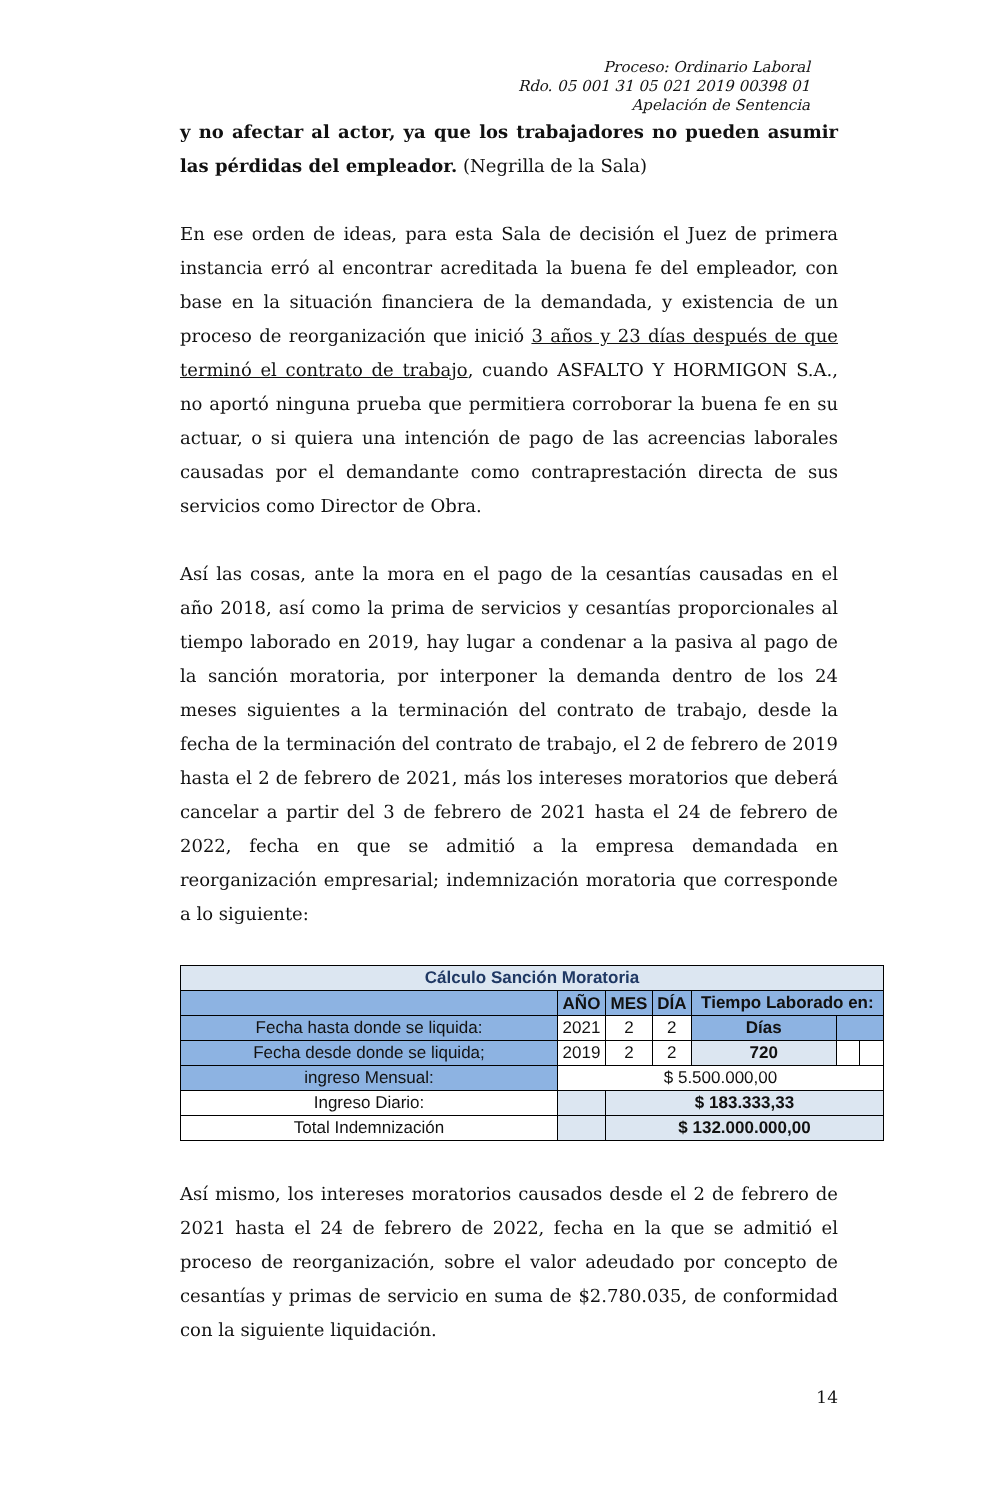Proceso: Ordinario Laboral
Rdo. 05 001 31 05 021 2019 00398 01
Apelación de Sentencia
y no afectar al actor, ya que los trabajadores no pueden asumir las pérdidas del empleador. (Negrilla de la Sala)
En ese orden de ideas, para esta Sala de decisión el Juez de primera instancia erró al encontrar acreditada la buena fe del empleador, con base en la situación financiera de la demandada, y existencia de un proceso de reorganización que inició 3 años y 23 días después de que terminó el contrato de trabajo, cuando ASFALTO Y HORMIGON S.A., no aportó ninguna prueba que permitiera corroborar la buena fe en su actuar, o si quiera una intención de pago de las acreencias laborales causadas por el demandante como contraprestación directa de sus servicios como Director de Obra.
Así las cosas, ante la mora en el pago de la cesantías causadas en el año 2018, así como la prima de servicios y cesantías proporcionales al tiempo laborado en 2019, hay lugar a condenar a la pasiva al pago de la sanción moratoria, por interponer la demanda dentro de los 24 meses siguientes a la terminación del contrato de trabajo, desde la fecha de la terminación del contrato de trabajo, el 2 de febrero de 2019 hasta el 2 de febrero de 2021, más los intereses moratorios que deberá cancelar a partir del 3 de febrero de 2021 hasta el 24 de febrero de 2022, fecha en que se admitió a la empresa demandada en reorganización empresarial; indemnización moratoria que corresponde a lo siguiente:
| Cálculo Sanción Moratoria | | | | | | |
| --- | --- | --- | --- | --- | --- | --- |
| | AÑO | MES | DÍA | Tiempo Laborado en: | | |
| Fecha hasta donde se liquida: | 2021 | 2 | 2 | Días | | |
| Fecha desde donde se liquida; | 2019 | 2 | 2 | 720 | | |
| ingreso Mensual: | $ 5.500.000,00 | | | | | |
| Ingreso Diario: | | $ 183.333,33 | | | | |
| Total Indemnización | | $ 132.000.000,00 | | | | |
Así mismo, los intereses moratorios causados desde el 2 de febrero de 2021 hasta el 24 de febrero de 2022, fecha en la que se admitió el proceso de reorganización, sobre el valor adeudado por concepto de cesantías y primas de servicio en suma de $2.780.035, de conformidad con la siguiente liquidación.
14